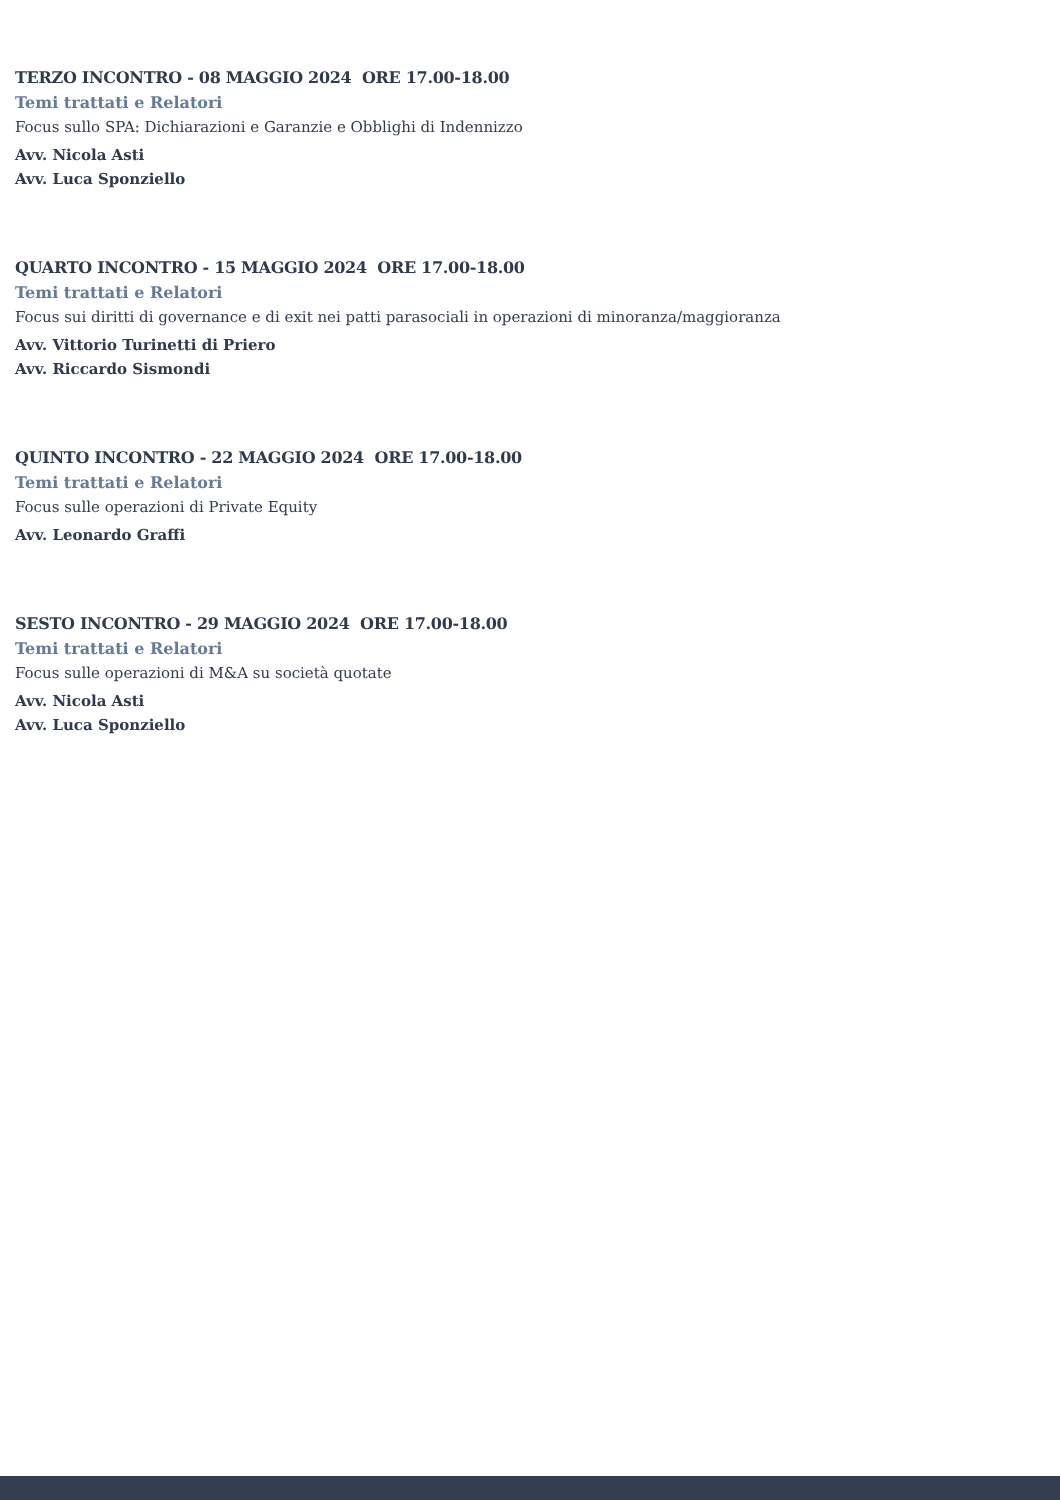TERZO INCONTRO - 08 MAGGIO 2024 ORE 17.00-18.00
Temi trattati e Relatori
Focus sullo SPA: Dichiarazioni e Garanzie e Obblighi di Indennizzo
Avv. Nicola Asti
Avv. Luca Sponziello
QUARTO INCONTRO - 15 MAGGIO 2024 ORE 17.00-18.00
Temi trattati e Relatori
Focus sui diritti di governance e di exit nei patti parasociali in operazioni di minoranza/maggioranza
Avv. Vittorio Turinetti di Priero
Avv. Riccardo Sismondi
QUINTO INCONTRO - 22 MAGGIO 2024 ORE 17.00-18.00
Temi trattati e Relatori
Focus sulle operazioni di Private Equity
Avv. Leonardo Graffi
SESTO INCONTRO - 29 MAGGIO 2024 ORE 17.00-18.00
Temi trattati e Relatori
Focus sulle operazioni di M&A su società quotate
Avv. Nicola Asti
Avv. Luca Sponziello